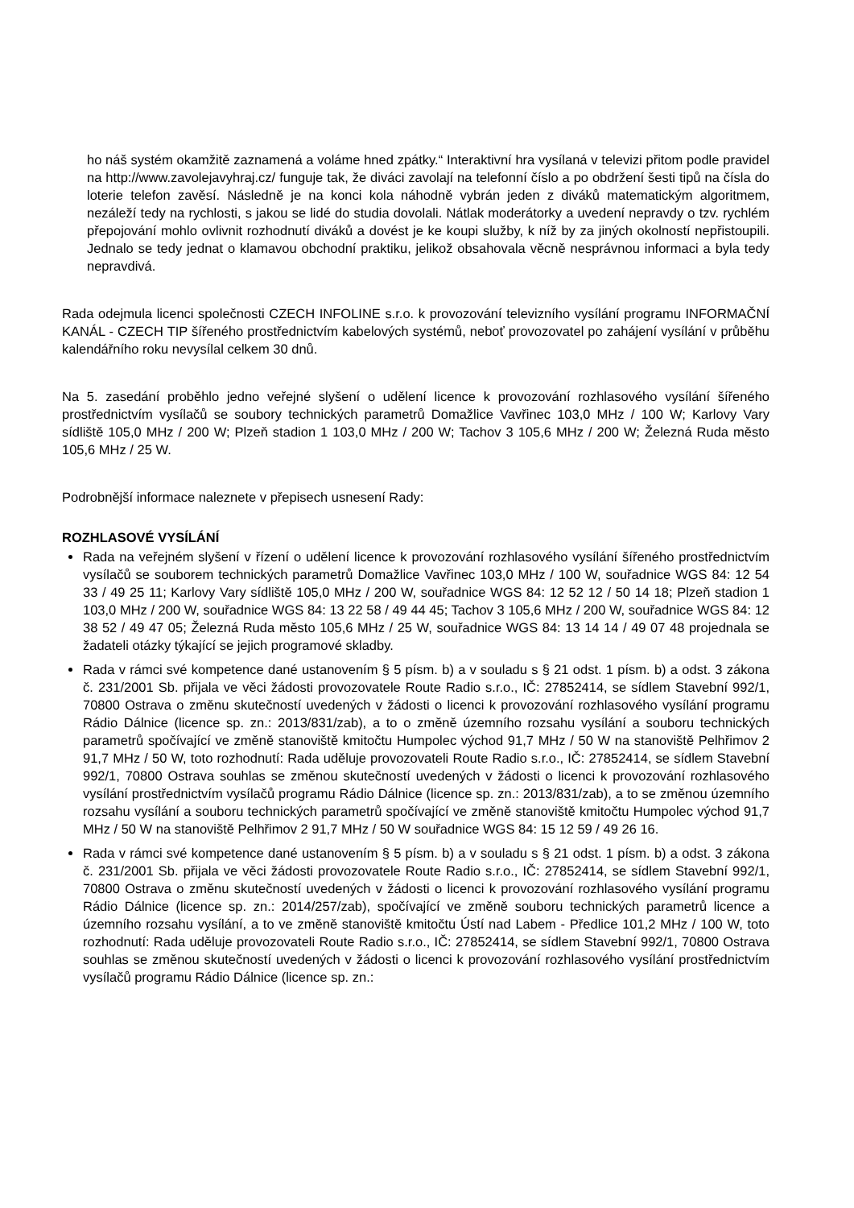ho náš systém okamžitě zaznamená a voláme hned zpátky.“ Interaktivní hra vysílaná v televizi přitom podle pravidel na http://www.zavolejavyhraj.cz/ funguje tak, že diváci zavolají na telefonní číslo a po obdržení šesti tipů na čísla do loterie telefon zavěsí. Následně je na konci kola náhodně vybrán jeden z diváků matematickým algoritmem, nezáleží tedy na rychlosti, s jakou se lidé do studia dovolali. Nátlak moderátorky a uvedení nepravdy o tzv. rychlém přepojování mohlo ovlivnit rozhodnutí diváků a dovést je ke koupi služby, k níž by za jiných okolností nepřistoupili. Jednalo se tedy jednat o klamavou obchodní praktiku, jelikož obsahovala věcně nesprávnou informaci a byla tedy nepravdivá.
Rada odejmula licenci společnosti CZECH INFOLINE s.r.o. k provozování televizního vysílání programu INFORMAČNÍ KANÁL - CZECH TIP šířeného prostřednictvím kabelových systémů, neboť provozovatel po zahájení vysílání v průběhu kalendářního roku nevysílal celkem 30 dnů.
Na 5. zasedání proběhlo jedno veřejné slyšení o udělení licence k provozování rozhlasového vysílání šířeného prostřednictvím vysílačů se soubory technických parametrů Domažlice Vavřinec 103,0 MHz / 100 W; Karlovy Vary sídliště 105,0 MHz / 200 W; Plzeň stadion 1 103,0 MHz / 200 W; Tachov 3 105,6 MHz / 200 W; Železná Ruda město 105,6 MHz / 25 W.
Podrobnější informace naleznete v přepisech usnesení Rady:
ROZHLASOVÉ VYSÍLÁNÍ
Rada na veřejném slyšení v řízení o udělení licence k provozování rozhlasového vysílání šířeného prostřednictvím vysílačů se souborem technických parametrů Domažlice Vavřinec 103,0 MHz / 100 W, souřadnice WGS 84: 12 54 33 / 49 25 11; Karlovy Vary sídliště 105,0 MHz / 200 W, souřadnice WGS 84: 12 52 12 / 50 14 18; Plzeň stadion 1 103,0 MHz / 200 W, souřadnice WGS 84: 13 22 58 / 49 44 45; Tachov 3 105,6 MHz / 200 W, souřadnice WGS 84: 12 38 52 / 49 47 05; Železná Ruda město 105,6 MHz / 25 W, souřadnice WGS 84: 13 14 14 / 49 07 48 projednala se žadateli otázky týkající se jejich programové skladby.
Rada v rámci své kompetence dané ustanovením § 5 písm. b) a v souladu s § 21 odst. 1 písm. b) a odst. 3 zákona č. 231/2001 Sb. přijala ve věci žádosti provozovatele Route Radio s.r.o., IČ: 27852414, se sídlem Stavební 992/1, 70800 Ostrava o změnu skutečností uvedených v žádosti o licenci k provozování rozhlasového vysílání programu Rádio Dálnice (licence sp. zn.: 2013/831/zab), a to o změně územního rozsahu vysílání a souboru technických parametrů spočívající ve změně stanoviště kmitočtu Humpolec východ 91,7 MHz / 50 W na stanoviště Pelhřimov 2 91,7 MHz / 50 W, toto rozhodnutí: Rada uděluje provozovateli Route Radio s.r.o., IČ: 27852414, se sídlem Stavební 992/1, 70800 Ostrava souhlas se změnou skutečností uvedených v žádosti o licenci k provozování rozhlasového vysílání prostřednictvím vysílačů programu Rádio Dálnice (licence sp. zn.: 2013/831/zab), a to se změnou územního rozsahu vysílání a souboru technických parametrů spočívající ve změně stanoviště kmitočtu Humpolec východ 91,7 MHz / 50 W na stanoviště Pelhřimov 2 91,7 MHz / 50 W souřadnice WGS 84: 15 12 59 / 49 26 16.
Rada v rámci své kompetence dané ustanovením § 5 písm. b) a v souladu s § 21 odst. 1 písm. b) a odst. 3 zákona č. 231/2001 Sb. přijala ve věci žádosti provozovatele Route Radio s.r.o., IČ: 27852414, se sídlem Stavební 992/1, 70800 Ostrava o změnu skutečností uvedených v žádosti o licenci k provozování rozhlasového vysílání programu Rádio Dálnice (licence sp. zn.: 2014/257/zab), spočívající ve změně souboru technických parametrů licence a územního rozsahu vysílání, a to ve změně stanoviště kmitočtu Ústí nad Labem - Předlice 101,2 MHz / 100 W, toto rozhodnutí: Rada uděluje provozovateli Route Radio s.r.o., IČ: 27852414, se sídlem Stavební 992/1, 70800 Ostrava souhlas se změnou skutečností uvedených v žádosti o licenci k provozování rozhlasového vysílání prostřednictvím vysílačů programu Rádio Dálnice (licence sp. zn.: